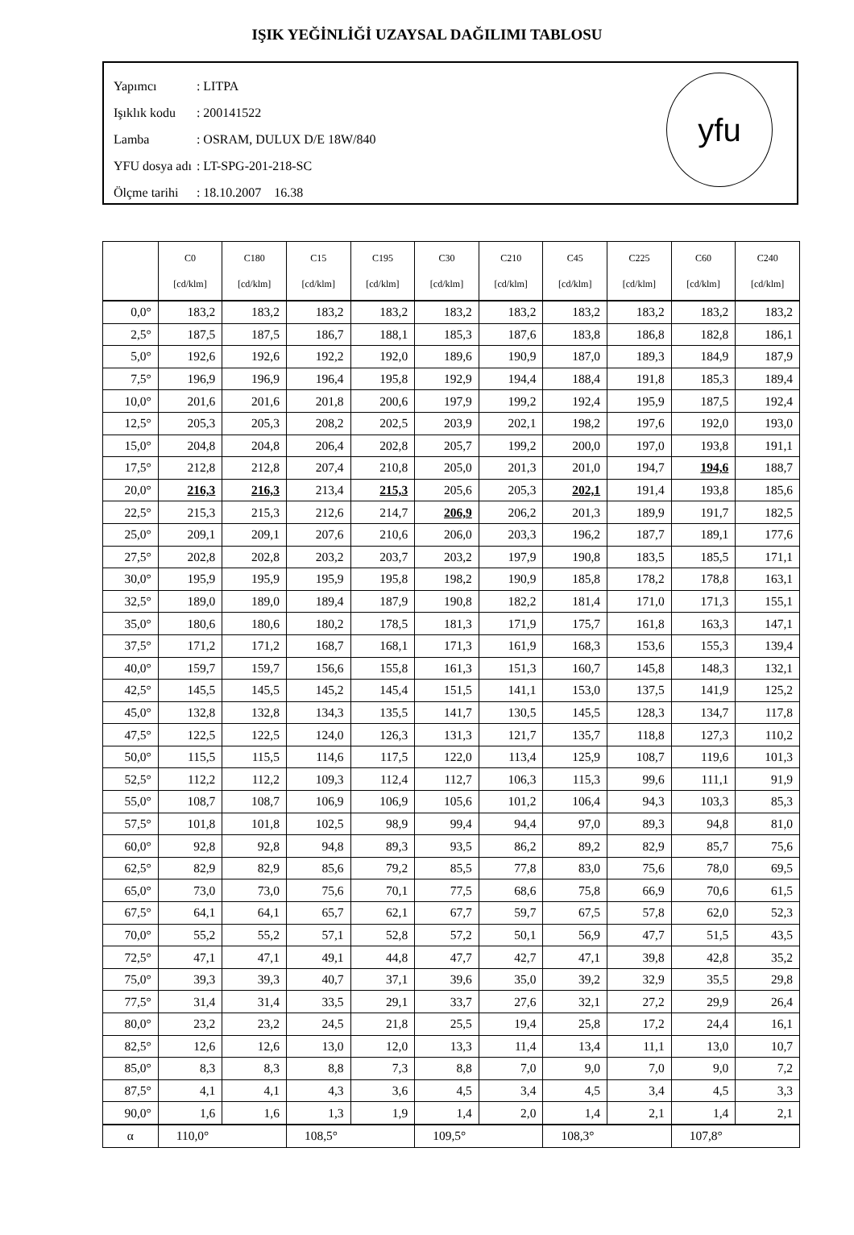IŞIK YEĞİNLİĞİ UZAYSAL DAĞILIMI TABLOSU
| Yapımcı | : LITPA |
| Işıklık kodu | : 200141522 |
| Lamba | : OSRAM, DULUX D/E 18W/840 |
| YFU dosya adı | : LT-SPG-201-218-SC |
| Ölçme tarihi | : 18.10.2007 16.38 |
yfu
| | C0 [cd/klm] | C180 [cd/klm] | C15 [cd/klm] | C195 [cd/klm] | C30 [cd/klm] | C210 [cd/klm] | C45 [cd/klm] | C225 [cd/klm] | C60 [cd/klm] | C240 [cd/klm] |
| --- | --- | --- | --- | --- | --- | --- | --- | --- | --- | --- |
| 0,0° | 183,2 | 183,2 | 183,2 | 183,2 | 183,2 | 183,2 | 183,2 | 183,2 | 183,2 | 183,2 |
| 2,5° | 187,5 | 187,5 | 186,7 | 188,1 | 185,3 | 187,6 | 183,8 | 186,8 | 182,8 | 186,1 |
| 5,0° | 192,6 | 192,6 | 192,2 | 192,0 | 189,6 | 190,9 | 187,0 | 189,3 | 184,9 | 187,9 |
| 7,5° | 196,9 | 196,9 | 196,4 | 195,8 | 192,9 | 194,4 | 188,4 | 191,8 | 185,3 | 189,4 |
| 10,0° | 201,6 | 201,6 | 201,8 | 200,6 | 197,9 | 199,2 | 192,4 | 195,9 | 187,5 | 192,4 |
| 12,5° | 205,3 | 205,3 | 208,2 | 202,5 | 203,9 | 202,1 | 198,2 | 197,6 | 192,0 | 193,0 |
| 15,0° | 204,8 | 204,8 | 206,4 | 202,8 | 205,7 | 199,2 | 200,0 | 197,0 | 193,8 | 191,1 |
| 17,5° | 212,8 | 212,8 | 207,4 | 210,8 | 205,0 | 201,3 | 201,0 | 194,7 | 194,6 | 188,7 |
| 20,0° | 216,3 | 216,3 | 213,4 | 215,3 | 205,6 | 205,3 | 202,1 | 191,4 | 193,8 | 185,6 |
| 22,5° | 215,3 | 215,3 | 212,6 | 214,7 | 206,9 | 206,2 | 201,3 | 189,9 | 191,7 | 182,5 |
| 25,0° | 209,1 | 209,1 | 207,6 | 210,6 | 206,0 | 203,3 | 196,2 | 187,7 | 189,1 | 177,6 |
| 27,5° | 202,8 | 202,8 | 203,2 | 203,7 | 203,2 | 197,9 | 190,8 | 183,5 | 185,5 | 171,1 |
| 30,0° | 195,9 | 195,9 | 195,9 | 195,8 | 198,2 | 190,9 | 185,8 | 178,2 | 178,8 | 163,1 |
| 32,5° | 189,0 | 189,0 | 189,4 | 187,9 | 190,8 | 182,2 | 181,4 | 171,0 | 171,3 | 155,1 |
| 35,0° | 180,6 | 180,6 | 180,2 | 178,5 | 181,3 | 171,9 | 175,7 | 161,8 | 163,3 | 147,1 |
| 37,5° | 171,2 | 171,2 | 168,7 | 168,1 | 171,3 | 161,9 | 168,3 | 153,6 | 155,3 | 139,4 |
| 40,0° | 159,7 | 159,7 | 156,6 | 155,8 | 161,3 | 151,3 | 160,7 | 145,8 | 148,3 | 132,1 |
| 42,5° | 145,5 | 145,5 | 145,2 | 145,4 | 151,5 | 141,1 | 153,0 | 137,5 | 141,9 | 125,2 |
| 45,0° | 132,8 | 132,8 | 134,3 | 135,5 | 141,7 | 130,5 | 145,5 | 128,3 | 134,7 | 117,8 |
| 47,5° | 122,5 | 122,5 | 124,0 | 126,3 | 131,3 | 121,7 | 135,7 | 118,8 | 127,3 | 110,2 |
| 50,0° | 115,5 | 115,5 | 114,6 | 117,5 | 122,0 | 113,4 | 125,9 | 108,7 | 119,6 | 101,3 |
| 52,5° | 112,2 | 112,2 | 109,3 | 112,4 | 112,7 | 106,3 | 115,3 | 99,6 | 111,1 | 91,9 |
| 55,0° | 108,7 | 108,7 | 106,9 | 106,9 | 105,6 | 101,2 | 106,4 | 94,3 | 103,3 | 85,3 |
| 57,5° | 101,8 | 101,8 | 102,5 | 98,9 | 99,4 | 94,4 | 97,0 | 89,3 | 94,8 | 81,0 |
| 60,0° | 92,8 | 92,8 | 94,8 | 89,3 | 93,5 | 86,2 | 89,2 | 82,9 | 85,7 | 75,6 |
| 62,5° | 82,9 | 82,9 | 85,6 | 79,2 | 85,5 | 77,8 | 83,0 | 75,6 | 78,0 | 69,5 |
| 65,0° | 73,0 | 73,0 | 75,6 | 70,1 | 77,5 | 68,6 | 75,8 | 66,9 | 70,6 | 61,5 |
| 67,5° | 64,1 | 64,1 | 65,7 | 62,1 | 67,7 | 59,7 | 67,5 | 57,8 | 62,0 | 52,3 |
| 70,0° | 55,2 | 55,2 | 57,1 | 52,8 | 57,2 | 50,1 | 56,9 | 47,7 | 51,5 | 43,5 |
| 72,5° | 47,1 | 47,1 | 49,1 | 44,8 | 47,7 | 42,7 | 47,1 | 39,8 | 42,8 | 35,2 |
| 75,0° | 39,3 | 39,3 | 40,7 | 37,1 | 39,6 | 35,0 | 39,2 | 32,9 | 35,5 | 29,8 |
| 77,5° | 31,4 | 31,4 | 33,5 | 29,1 | 33,7 | 27,6 | 32,1 | 27,2 | 29,9 | 26,4 |
| 80,0° | 23,2 | 23,2 | 24,5 | 21,8 | 25,5 | 19,4 | 25,8 | 17,2 | 24,4 | 16,1 |
| 82,5° | 12,6 | 12,6 | 13,0 | 12,0 | 13,3 | 11,4 | 13,4 | 11,1 | 13,0 | 10,7 |
| 85,0° | 8,3 | 8,3 | 8,8 | 7,3 | 8,8 | 7,0 | 9,0 | 7,0 | 9,0 | 7,2 |
| 87,5° | 4,1 | 4,1 | 4,3 | 3,6 | 4,5 | 3,4 | 4,5 | 3,4 | 4,5 | 3,3 |
| 90,0° | 1,6 | 1,6 | 1,3 | 1,9 | 1,4 | 2,0 | 1,4 | 2,1 | 1,4 | 2,1 |
| α | 110,0° | | 108,5° | | 109,5° | | 108,3° | | 107,8° | |